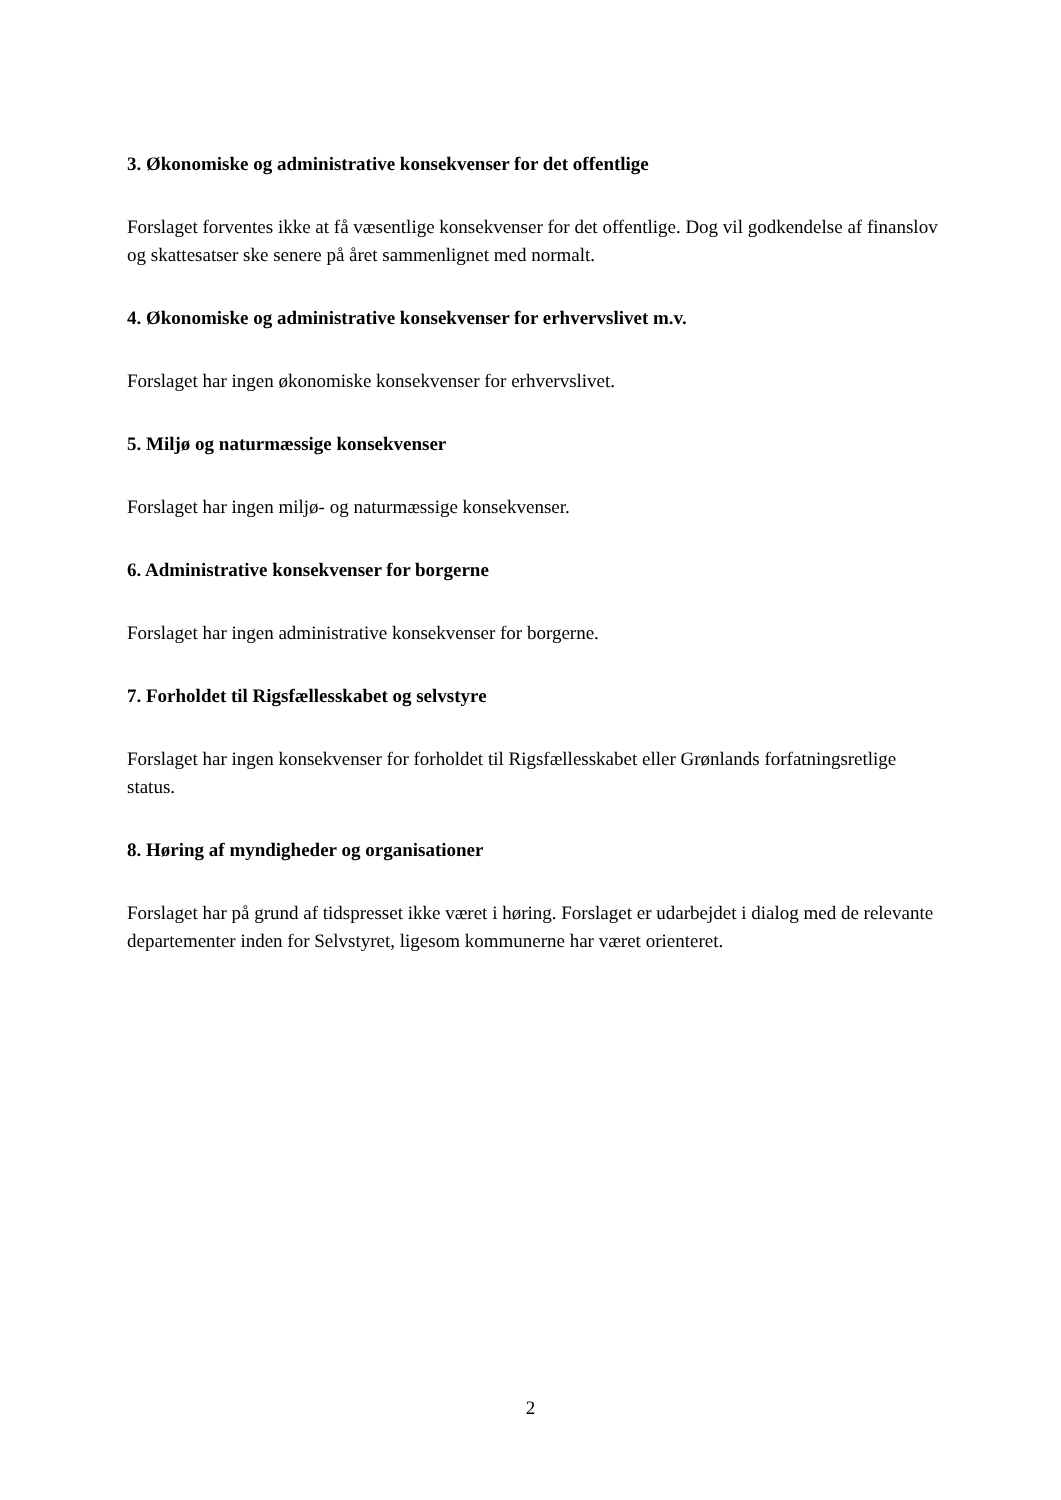3. Økonomiske og administrative konsekvenser for det offentlige
Forslaget forventes ikke at få væsentlige konsekvenser for det offentlige. Dog vil godkendelse af finanslov og skattesatser ske senere på året sammenlignet med normalt.
4. Økonomiske og administrative konsekvenser for erhvervslivet m.v.
Forslaget har ingen økonomiske konsekvenser for erhvervslivet.
5. Miljø og naturmæssige konsekvenser
Forslaget har ingen miljø- og naturmæssige konsekvenser.
6. Administrative konsekvenser for borgerne
Forslaget har ingen administrative konsekvenser for borgerne.
7. Forholdet til Rigsfællesskabet og selvstyre
Forslaget har ingen konsekvenser for forholdet til Rigsfællesskabet eller Grønlands forfatningsretlige status.
8. Høring af myndigheder og organisationer
Forslaget har på grund af tidspresset ikke været i høring. Forslaget er udarbejdet i dialog med de relevante departementer inden for Selvstyret, ligesom kommunerne har været orienteret.
2